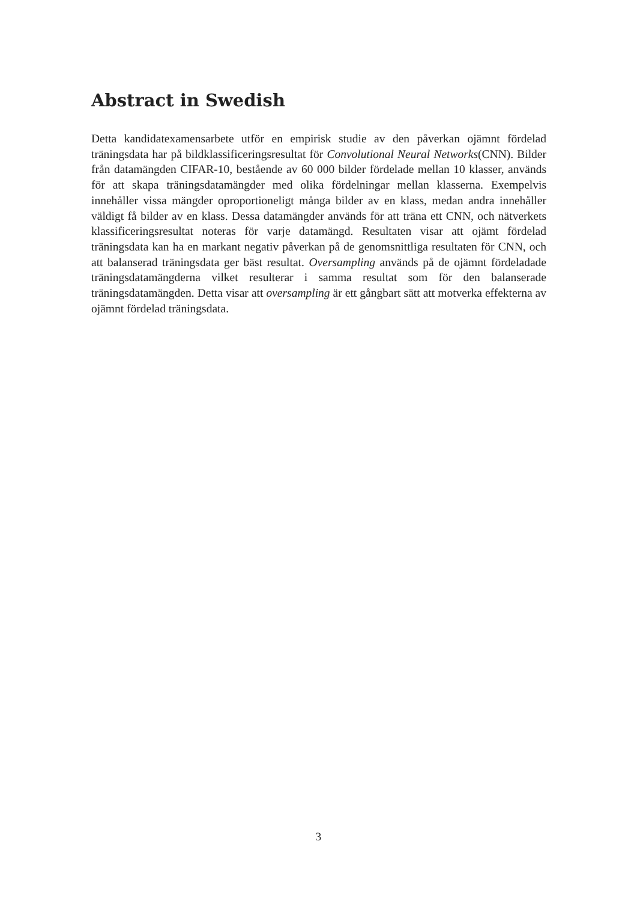Abstract in Swedish
Detta kandidatexamensarbete utför en empirisk studie av den påverkan ojämnt fördelad träningsdata har på bildklassificeringsresultat för Convolutional Neural Networks(CNN). Bilder från datamängden CIFAR-10, bestående av 60 000 bilder fördelade mellan 10 klasser, används för att skapa träningsdatamängder med olika fördelningar mellan klasserna. Exempelvis innehåller vissa mängder oproportioneligt många bilder av en klass, medan andra innehåller väldigt få bilder av en klass. Dessa datamängder används för att träna ett CNN, och nätverkets klassificeringsresultat noteras för varje datamängd. Resultaten visar att ojämt fördelad träningsdata kan ha en markant negativ påverkan på de genomsnittliga resultaten för CNN, och att balanserad träningsdata ger bäst resultat. Oversampling används på de ojämnt fördeladade träningsdatamängderna vilket resulterar i samma resultat som för den balanserade träningsdatamängden. Detta visar att oversampling är ett gångbart sätt att motverka effekterna av ojämnt fördelad träningsdata.
3